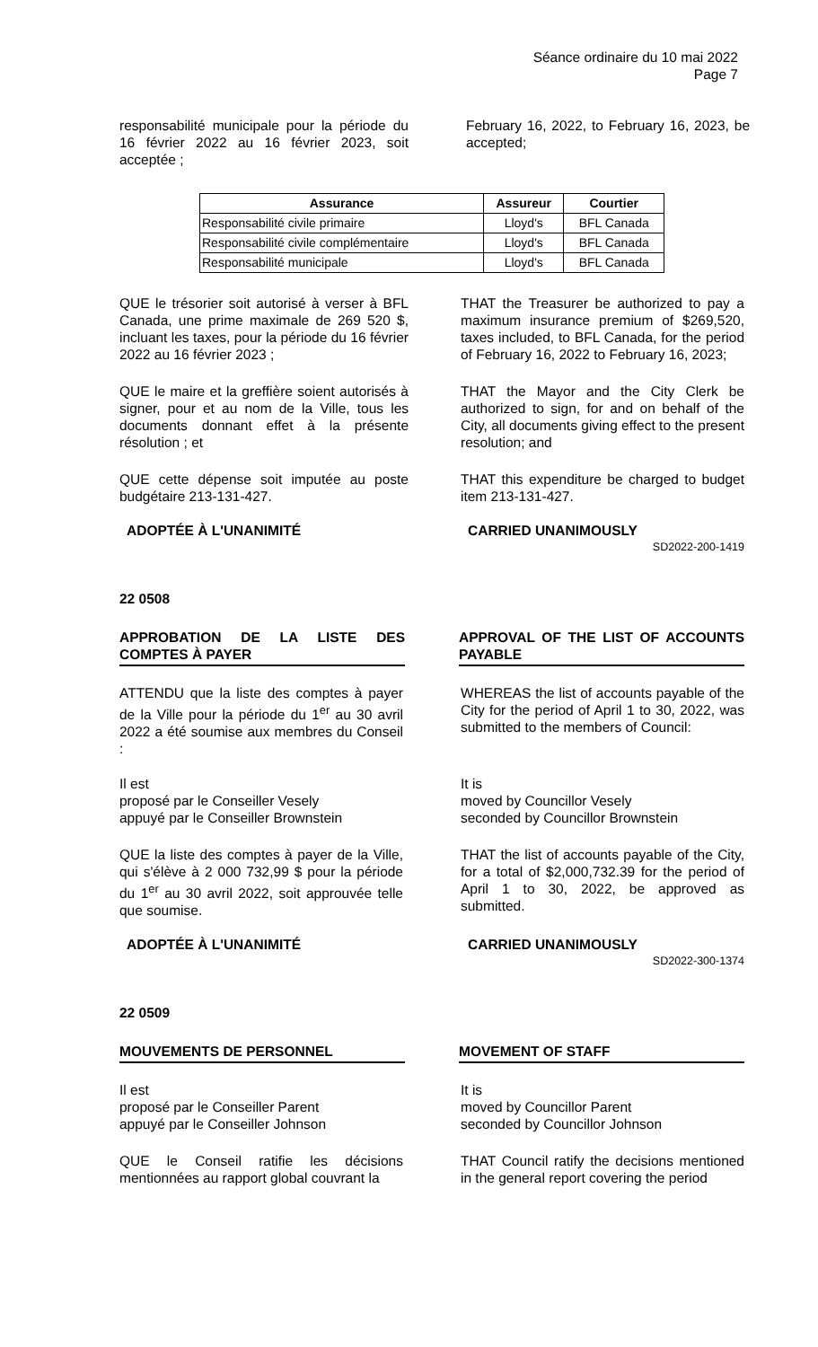Séance ordinaire du 10 mai 2022
Page 7
responsabilité municipale pour la période du 16 février 2022 au 16 février 2023, soit acceptée ;
February 16, 2022, to February 16, 2023, be accepted;
| Assurance | Assureur | Courtier |
| --- | --- | --- |
| Responsabilité civile primaire | Lloyd's | BFL Canada |
| Responsabilité civile complémentaire | Lloyd's | BFL Canada |
| Responsabilité municipale | Lloyd's | BFL Canada |
QUE le trésorier soit autorisé à verser à BFL Canada, une prime maximale de 269 520 $, incluant les taxes, pour la période du 16 février 2022 au 16 février 2023 ;
THAT the Treasurer be authorized to pay a maximum insurance premium of $269,520, taxes included, to BFL Canada, for the period of February 16, 2022 to February 16, 2023;
QUE le maire et la greffière soient autorisés à signer, pour et au nom de la Ville, tous les documents donnant effet à la présente résolution ; et
THAT the Mayor and the City Clerk be authorized to sign, for and on behalf of the City, all documents giving effect to the present resolution; and
QUE cette dépense soit imputée au poste budgétaire 213-131-427.
THAT this expenditure be charged to budget item 213-131-427.
ADOPTÉE À L'UNANIMITÉ CARRIED UNANIMOUSLY
SD2022-200-1419
22 0508
APPROBATION DE LA LISTE DES COMPTES À PAYER
APPROVAL OF THE LIST OF ACCOUNTS PAYABLE
ATTENDU que la liste des comptes à payer de la Ville pour la période du 1<sup>er</sup> au 30 avril 2022 a été soumise aux membres du Conseil :
WHEREAS the list of accounts payable of the City for the period of April 1 to 30, 2022, was submitted to the members of Council:
Il est
proposé par le Conseiller Vesely
appuyé par le Conseiller Brownstein
It is
moved by Councillor Vesely
seconded by Councillor Brownstein
QUE la liste des comptes à payer de la Ville, qui s'élève à 2 000 732,99 $ pour la période du 1<sup>er</sup> au 30 avril 2022, soit approuvée telle que soumise.
THAT the list of accounts payable of the City, for a total of $2,000,732.39 for the period of April 1 to 30, 2022, be approved as submitted.
ADOPTÉE À L'UNANIMITÉ CARRIED UNANIMOUSLY
SD2022-300-1374
22 0509
MOUVEMENTS DE PERSONNEL MOVEMENT OF STAFF
Il est
proposé par le Conseiller Parent
appuyé par le Conseiller Johnson
It is
moved by Councillor Parent
seconded by Councillor Johnson
QUE le Conseil ratifie les décisions mentionnées au rapport global couvrant la
THAT Council ratify the decisions mentioned in the general report covering the period